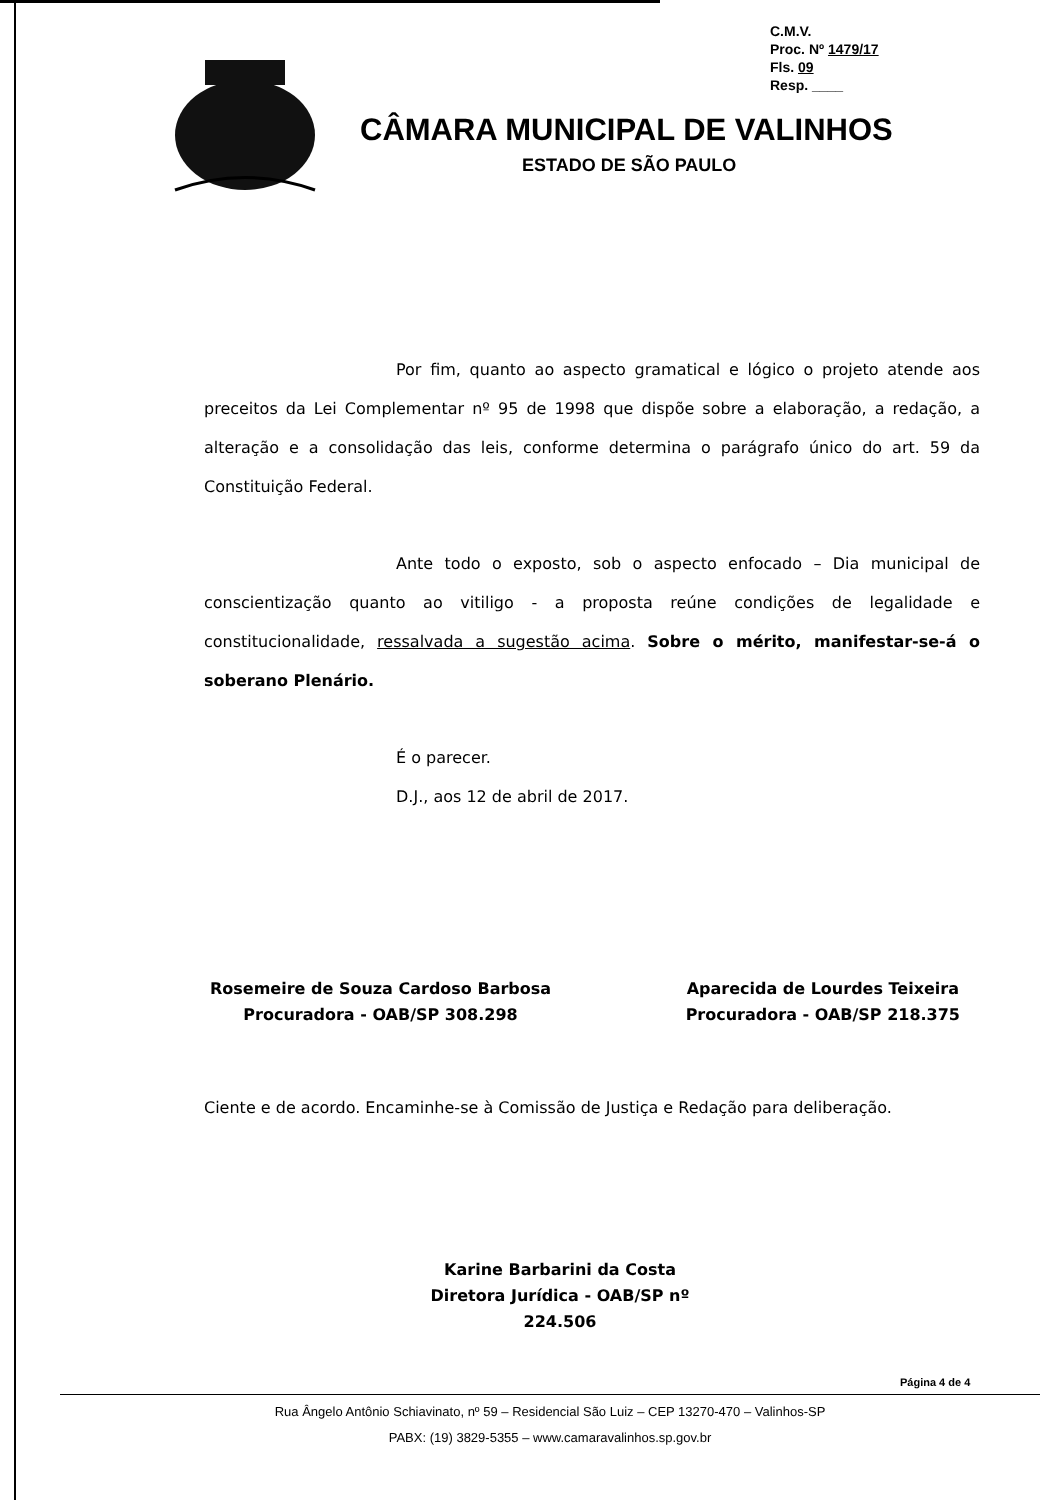C.M.V.
Proc. Nº 1479/17
Fls. 09
Resp. ____
CÂMARA MUNICIPAL DE VALINHOS
ESTADO DE SÃO PAULO
Por fim, quanto ao aspecto gramatical e lógico o projeto atende aos preceitos da Lei Complementar nº 95 de 1998 que dispõe sobre a elaboração, a redação, a alteração e a consolidação das leis, conforme determina o parágrafo único do art. 59 da Constituição Federal.
Ante todo o exposto, sob o aspecto enfocado – Dia municipal de conscientização quanto ao vitiligo - a proposta reúne condições de legalidade e constitucionalidade, ressalvada a sugestão acima. Sobre o mérito, manifestar-se-á o soberano Plenário.
É o parecer.
D.J., aos 12 de abril de 2017.
Rosemeire de Souza Cardoso Barbosa
Procuradora - OAB/SP 308.298
Aparecida de Lourdes Teixeira
Procuradora - OAB/SP 218.375
Ciente e de acordo. Encaminhe-se à Comissão de Justiça e Redação para deliberação.
Karine Barbarini da Costa
Diretora Jurídica - OAB/SP nº 224.506
Página 4 de 4
Rua Ângelo Antônio Schiavinato, nº 59 – Residencial São Luiz – CEP 13270-470 – Valinhos-SP
PABX: (19) 3829-5355 – www.camaravalinhos.sp.gov.br